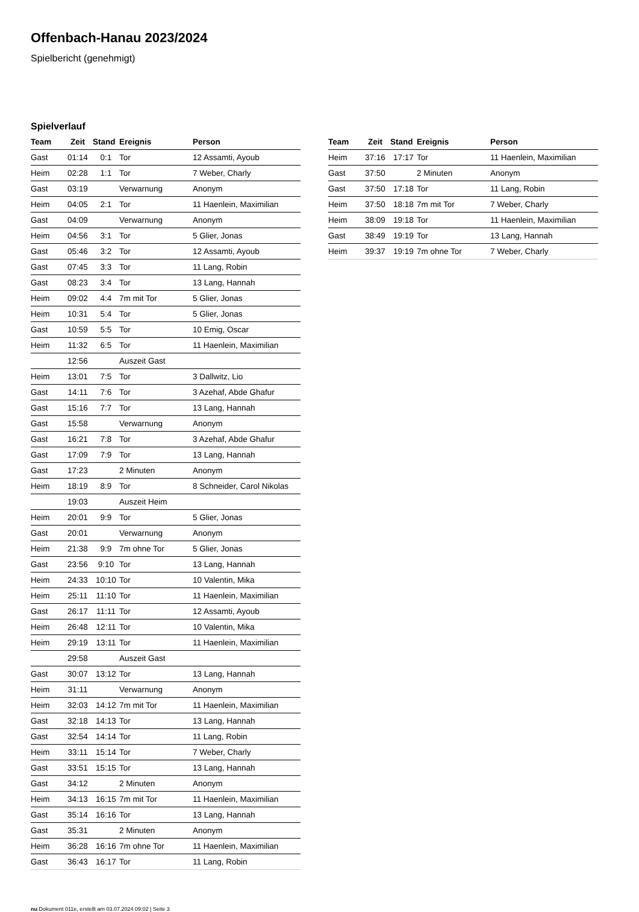Offenbach-Hanau 2023/2024
Spielbericht (genehmigt)
Spielverlauf
| Team | Zeit | Stand | Ereignis | Person |
| --- | --- | --- | --- | --- |
| Gast | 01:14 | 0:1 | Tor | 12 Assamti, Ayoub |
| Heim | 02:28 | 1:1 | Tor | 7 Weber, Charly |
| Gast | 03:19 | | Verwarnung | Anonym |
| Heim | 04:05 | 2:1 | Tor | 11 Haenlein, Maximilian |
| Gast | 04:09 | | Verwarnung | Anonym |
| Heim | 04:56 | 3:1 | Tor | 5 Glier, Jonas |
| Gast | 05:46 | 3:2 | Tor | 12 Assamti, Ayoub |
| Gast | 07:45 | 3:3 | Tor | 11 Lang, Robin |
| Gast | 08:23 | 3:4 | Tor | 13 Lang, Hannah |
| Heim | 09:02 | 4:4 | 7m mit Tor | 5 Glier, Jonas |
| Heim | 10:31 | 5:4 | Tor | 5 Glier, Jonas |
| Gast | 10:59 | 5:5 | Tor | 10 Emig, Oscar |
| Heim | 11:32 | 6:5 | Tor | 11 Haenlein, Maximilian |
| | 12:56 | | Auszeit Gast | |
| Heim | 13:01 | 7:5 | Tor | 3 Dallwitz, Lio |
| Gast | 14:11 | 7:6 | Tor | 3 Azehaf, Abde Ghafur |
| Gast | 15:16 | 7:7 | Tor | 13 Lang, Hannah |
| Gast | 15:58 | | Verwarnung | Anonym |
| Gast | 16:21 | 7:8 | Tor | 3 Azehaf, Abde Ghafur |
| Gast | 17:09 | 7:9 | Tor | 13 Lang, Hannah |
| Gast | 17:23 | | 2 Minuten | Anonym |
| Heim | 18:19 | 8:9 | Tor | 8 Schneider, Carol Nikolas |
| | 19:03 | | Auszeit Heim | |
| Heim | 20:01 | 9:9 | Tor | 5 Glier, Jonas |
| Gast | 20:01 | | Verwarnung | Anonym |
| Heim | 21:38 | 9:9 | 7m ohne Tor | 5 Glier, Jonas |
| Gast | 23:56 | 9:10 | Tor | 13 Lang, Hannah |
| Heim | 24:33 | 10:10 | Tor | 10 Valentin, Mika |
| Heim | 25:11 | 11:10 | Tor | 11 Haenlein, Maximilian |
| Gast | 26:17 | 11:11 | Tor | 12 Assamti, Ayoub |
| Heim | 26:48 | 12:11 | Tor | 10 Valentin, Mika |
| Heim | 29:19 | 13:11 | Tor | 11 Haenlein, Maximilian |
| | 29:58 | | Auszeit Gast | |
| Gast | 30:07 | 13:12 | Tor | 13 Lang, Hannah |
| Heim | 31:11 | | Verwarnung | Anonym |
| Heim | 32:03 | 14:12 | 7m mit Tor | 11 Haenlein, Maximilian |
| Gast | 32:18 | 14:13 | Tor | 13 Lang, Hannah |
| Gast | 32:54 | 14:14 | Tor | 11 Lang, Robin |
| Heim | 33:11 | 15:14 | Tor | 7 Weber, Charly |
| Gast | 33:51 | 15:15 | Tor | 13 Lang, Hannah |
| Gast | 34:12 | | 2 Minuten | Anonym |
| Heim | 34:13 | 16:15 | 7m mit Tor | 11 Haenlein, Maximilian |
| Gast | 35:14 | 16:16 | Tor | 13 Lang, Hannah |
| Gast | 35:31 | | 2 Minuten | Anonym |
| Heim | 36:28 | 16:16 | 7m ohne Tor | 11 Haenlein, Maximilian |
| Gast | 36:43 | 16:17 | Tor | 11 Lang, Robin |
| Team | Zeit | Stand | Ereignis | Person |
| --- | --- | --- | --- | --- |
| Heim | 37:16 | 17:17 | Tor | 11 Haenlein, Maximilian |
| Gast | 37:50 | | 2 Minuten | Anonym |
| Gast | 37:50 | 17:18 | Tor | 11 Lang, Robin |
| Heim | 37:50 | 18:18 | 7m mit Tor | 7 Weber, Charly |
| Heim | 38:09 | 19:18 | Tor | 11 Haenlein, Maximilian |
| Gast | 38:49 | 19:19 | Tor | 13 Lang, Hannah |
| Heim | 39:37 | 19:19 | 7m ohne Tor | 7 Weber, Charly |
nu.Dokument 011e, erstellt am 03.07.2024 09:02 | Seite 3